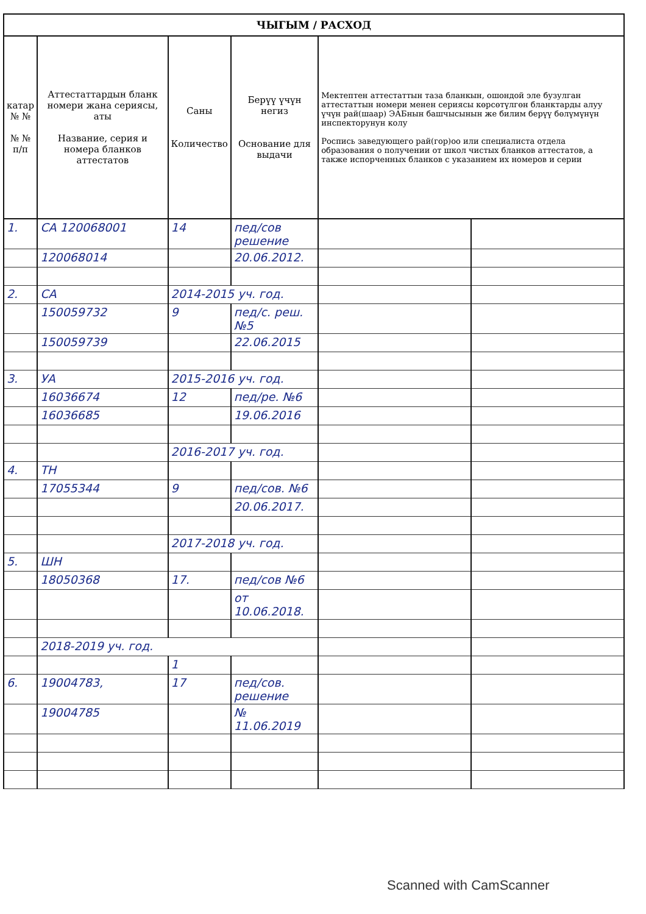| ЧЫГЫМ / РАСХОД | | | | | |
| --- | --- | --- | --- | --- | --- |
| катар № № № № п/п | Аттестаттардын бланк номери жана сериясы, аты Название, серия и номера бланков аттестатов | Саны Количество | Берүү үчүн негиз Основание для выдачи | Мектептен аттестаттын таза бланкын, ошондой эле бузулган аттестаттын номери менен сериясы көрсөтүлгөн бланктарды алуу үчүн рай(шаар) ЭАБнын башчысынын же билим берүү бөлүмүнүн инспекторунун колу Роспись заведующего рай(гор)оо или специалиста отдела образования о получении от школ чистых бланков аттестатов, а также испорченных бланков с указанием их номеров и серии | |
| 1. | СА 120068001 | 14 | пед/сов решение | | |
| | 120068014 | | 20.06.2012. | | |
| 2. | СА | 2014-2015 уч. год. | | | |
| | 150059732 | 9 | пед/с. реш. №5 | | |
| | 150059739 | | 22.06.2015 | | |
| 3. | УА | 2015-2016 уч. год. | | | |
| | 16036674 | 12 | пед/ре. №6 | | |
| | 16036685 | | 19.06.2016 | | |
| | | 2016-2017 уч. год. | | | |
| 4. | ТН | | | | |
| | 17055344 | 9 | пед/сов. №6 | | |
| | | | 20.06.2017. | | |
| | | 2017-2018 уч. год. | | | |
| 5. | ШН | | | | |
| | 18050368 | 17. | пед/сов №6 | | |
| | | | от 10.06.2018. | | |
| | 2018-2019 уч. год. | | | | |
| | | 1 | | | |
| 6. | 19004783, | 17 | пед/сов. решение | | |
| | 19004785 | | № 11.06.2019 | | |
Scanned with CamScanner